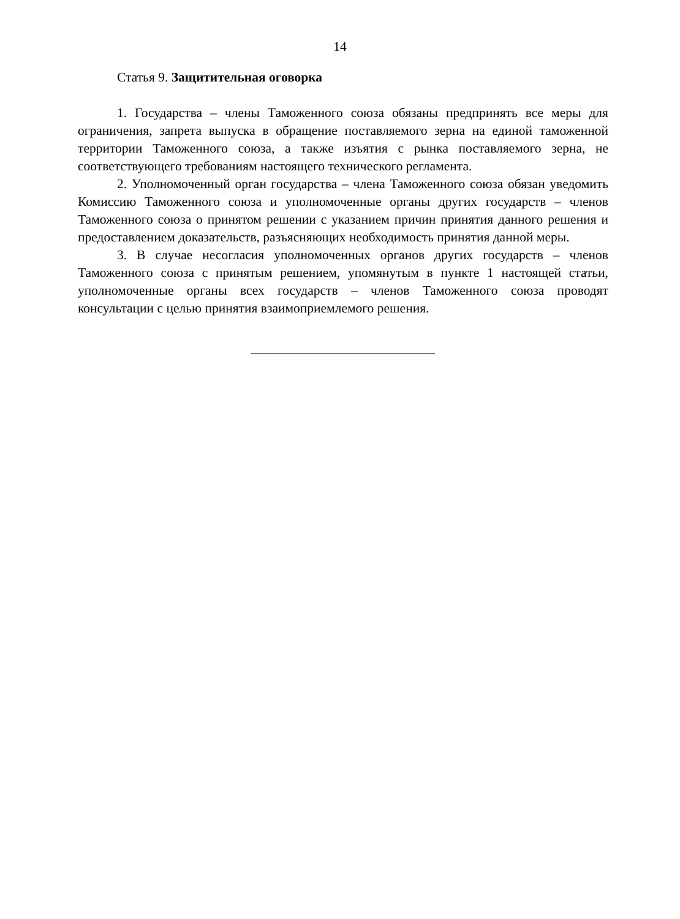14
Статья 9. Защитительная оговорка
1. Государства – члены Таможенного союза обязаны предпринять все меры для ограничения, запрета выпуска в обращение поставляемого зерна на единой таможенной территории Таможенного союза, а также изъятия с рынка поставляемого зерна, не соответствующего требованиям настоящего технического регламента.
2. Уполномоченный орган государства – члена Таможенного союза обязан уведомить Комиссию Таможенного союза и уполномоченные органы других государств – членов Таможенного союза о принятом решении с указанием причин принятия данного решения и предоставлением доказательств, разъясняющих необходимость принятия данной меры.
3. В случае несогласия уполномоченных органов других государств – членов Таможенного союза с принятым решением, упомянутым в пункте 1 настоящей статьи, уполномоченные органы всех государств – членов Таможенного союза проводят консультации с целью принятия взаимоприемлемого решения.